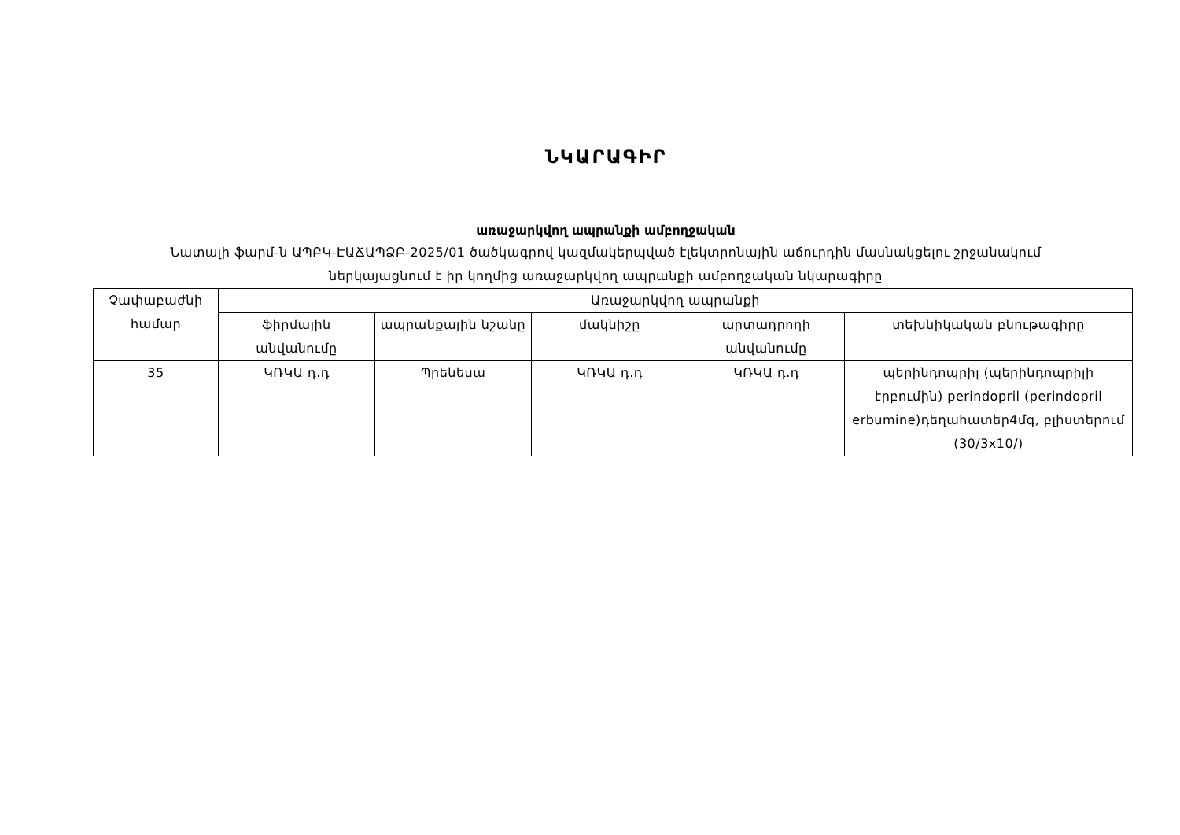ՆԿԱՐԱԳԻՐ
առաջարկվող ապրանքի ամբողջական
Նատալի ֆարմ-ն ԱՊԲԿ-ԷԱՃԱՊՁԲ-2025/01 ծածկագրով կազմակերպված էլեկտրոնային աճուրդին մասնակցելու շրջանակում
ներկայացնում է իր կողմից առաջարկվող ապրանքի ամբողջական նկարագիրը
| Չափաբաժնի համար | Առաջարկվող ապրանքի | | | | |
| --- | --- | --- | --- | --- | --- |
| | ֆիրմային անվանումը | ապրանքային նշանը | մակնիշը | արտադրողի անվանումը | տեխնիկական բնութագիրը |
| 35 | ԿՌԿԱ դ.դ | Պրենեսա | ԿՌԿԱ դ.դ | ԿՌԿԱ դ.դ | պերինդոպրիլ (պերինդոպրիլի էրբումին) perindopril (perindopril erbumine)դեղահատեր4մգ, բլիստերում (30/3x10/) |